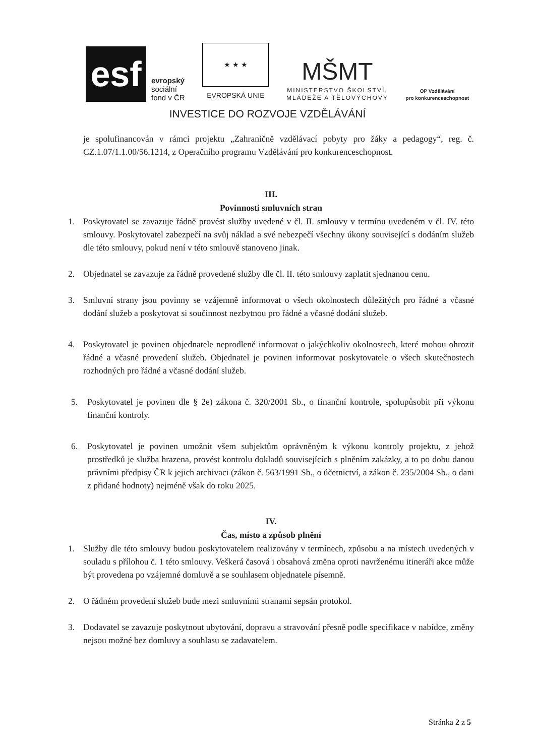esf
evropský
sociální
fond v ČR
★ ★ ★
EVROPSKÁ UNIE
MŠMT
MINISTERSTVO ŠKOLSTVÍ,
MLÁDEŽE A TĚLOVÝCHOVY
OP Vzdělávání
pro konkurenceschopnost
INVESTICE DO ROZVOJE VZDĚLÁVÁNÍ
je spolufinancován v rámci projektu „Zahraničně vzdělávací pobyty pro žáky a pedagogy“, reg. č. CZ.1.07/1.1.00/56.1214, z Operačního programu Vzdělávání pro konkurenceschopnost.
III.
Povinnosti smluvních stran
1. Poskytovatel se zavazuje řádně provést služby uvedené v čl. II. smlouvy v termínu uvedeném v čl. IV. této smlouvy. Poskytovatel zabezpečí na svůj náklad a své nebezpečí všechny úkony související s dodáním služeb dle této smlouvy, pokud není v této smlouvě stanoveno jinak.
2. Objednatel se zavazuje za řádně provedené služby dle čl. II. této smlouvy zaplatit sjednanou cenu.
3. Smluvní strany jsou povinny se vzájemně informovat o všech okolnostech důležitých pro řádné a včasné dodání služeb a poskytovat si součinnost nezbytnou pro řádné a včasné dodání služeb.
4. Poskytovatel je povinen objednatele neprodleně informovat o jakýchkoliv okolnostech, které mohou ohrozit řádné a včasné provedení služeb. Objednatel je povinen informovat poskytovatele o všech skutečnostech rozhodných pro řádné a včasné dodání služeb.
5. Poskytovatel je povinen dle § 2e) zákona č. 320/2001 Sb., o finanční kontrole, spolupůsobit při výkonu finanční kontroly.
6. Poskytovatel je povinen umožnit všem subjektům oprávněným k výkonu kontroly projektu, z jehož prostředků je služba hrazena, provést kontrolu dokladů souvisejících s plněním zakázky, a to po dobu danou právními předpisy ČR k jejich archivaci (zákon č. 563/1991 Sb., o účetnictví, a zákon č. 235/2004 Sb., o dani z přidané hodnoty) nejméně však do roku 2025.
IV.
Čas, místo a způsob plnění
1. Služby dle této smlouvy budou poskytovatelem realizovány v termínech, způsobu a na místech uvedených v souladu s přílohou č. 1 této smlouvy. Veškerá časová i obsahová změna oproti navrženému itineráři akce může být provedena po vzájemné domluvě a se souhlasem objednatele písemně.
2. O řádném provedení služeb bude mezi smluvními stranami sepsán protokol.
3. Dodavatel se zavazuje poskytnout ubytování, dopravu a stravování přesně podle specifikace v nabídce, změny nejsou možné bez domluvy a souhlasu se zadavatelem.
Stránka 2 z 5